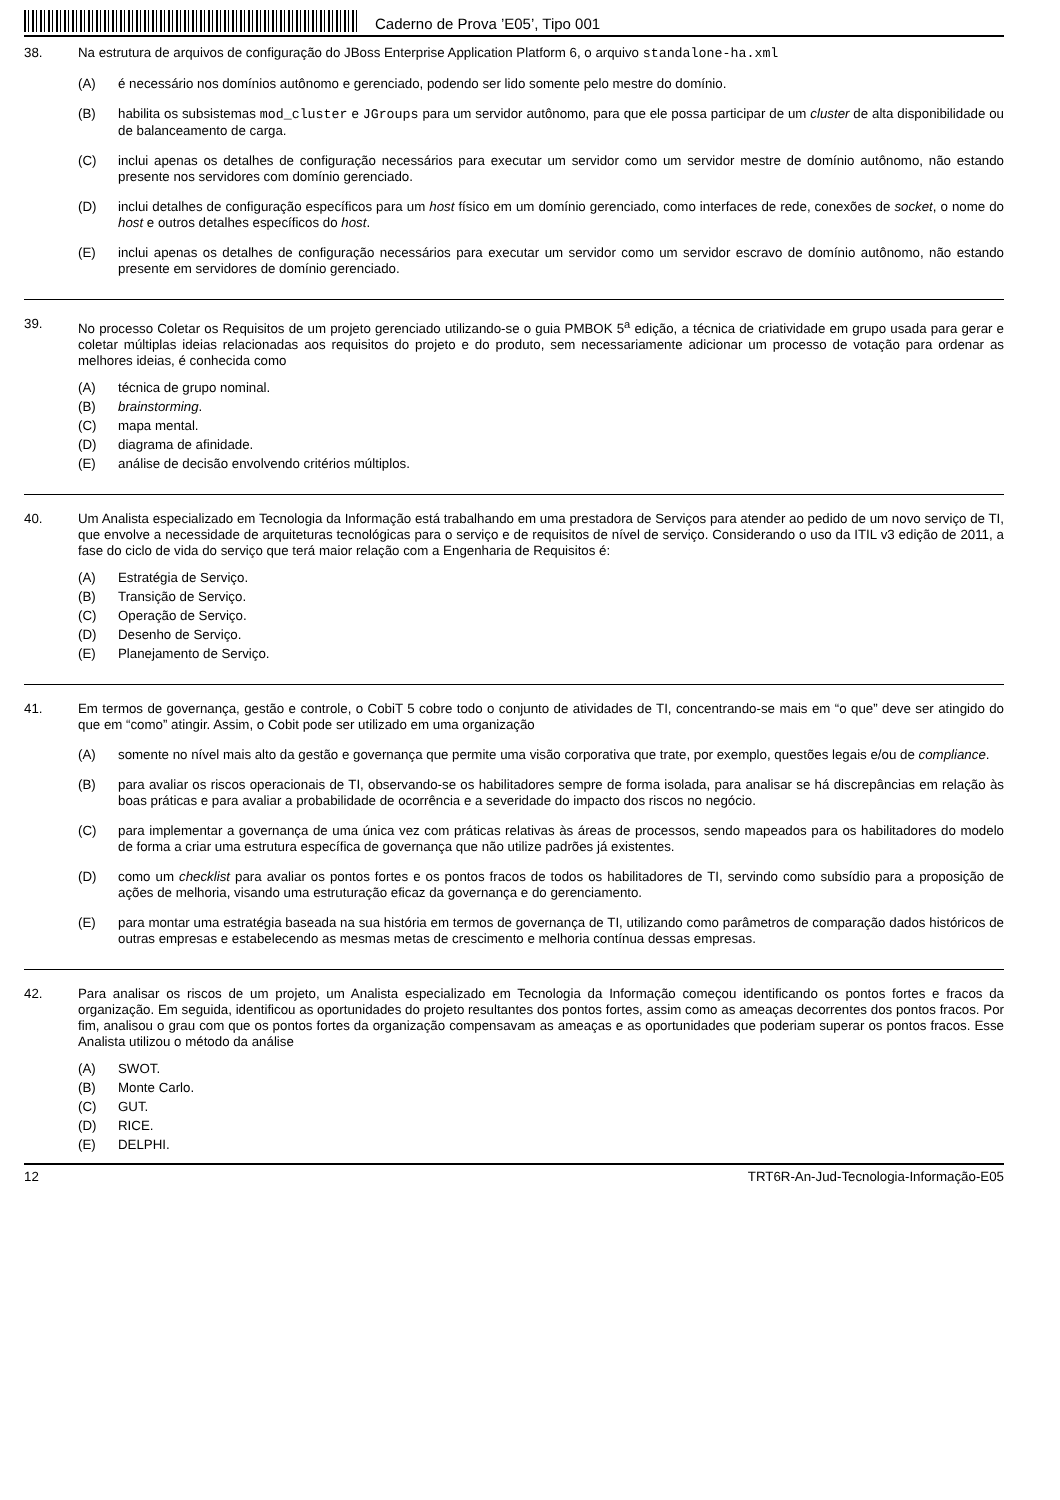Caderno de Prova ’E05’, Tipo 001
38. Na estrutura de arquivos de configuração do JBoss Enterprise Application Platform 6, o arquivo standalone-ha.xml
(A) é necessário nos domínios autônomo e gerenciado, podendo ser lido somente pelo mestre do domínio.
(B) habilita os subsistemas mod_cluster e JGroups para um servidor autônomo, para que ele possa participar de um cluster de alta disponibilidade ou de balanceamento de carga.
(C) inclui apenas os detalhes de configuração necessários para executar um servidor como um servidor mestre de domínio autônomo, não estando presente nos servidores com domínio gerenciado.
(D) inclui detalhes de configuração específicos para um host físico em um domínio gerenciado, como interfaces de rede, conexões de socket, o nome do host e outros detalhes específicos do host.
(E) inclui apenas os detalhes de configuração necessários para executar um servidor como um servidor escravo de domínio autônomo, não estando presente em servidores de domínio gerenciado.
39. No processo Coletar os Requisitos de um projeto gerenciado utilizando-se o guia PMBOK 5<sup>a</sup> edição, a técnica de criatividade em grupo usada para gerar e coletar múltiplas ideias relacionadas aos requisitos do projeto e do produto, sem necessariamente adicionar um processo de votação para ordenar as melhores ideias, é conhecida como
(A) técnica de grupo nominal.
(B) brainstorming.
(C) mapa mental.
(D) diagrama de afinidade.
(E) análise de decisão envolvendo critérios múltiplos.
40. Um Analista especializado em Tecnologia da Informação está trabalhando em uma prestadora de Serviços para atender ao pedido de um novo serviço de TI, que envolve a necessidade de arquiteturas tecnológicas para o serviço e de requisitos de nível de serviço. Considerando o uso da ITIL v3 edição de 2011, a fase do ciclo de vida do serviço que terá maior relação com a Engenharia de Requisitos é:
(A) Estratégia de Serviço.
(B) Transição de Serviço.
(C) Operação de Serviço.
(D) Desenho de Serviço.
(E) Planejamento de Serviço.
41. Em termos de governança, gestão e controle, o CobiT 5 cobre todo o conjunto de atividades de TI, concentrando-se mais em “o que” deve ser atingido do que em “como” atingir. Assim, o Cobit pode ser utilizado em uma organização
(A) somente no nível mais alto da gestão e governança que permite uma visão corporativa que trate, por exemplo, questões legais e/ou de compliance.
(B) para avaliar os riscos operacionais de TI, observando-se os habilitadores sempre de forma isolada, para analisar se há discrepâncias em relação às boas práticas e para avaliar a probabilidade de ocorrência e a severidade do impacto dos riscos no negócio.
(C) para implementar a governança de uma única vez com práticas relativas às áreas de processos, sendo mapeados para os habilitadores do modelo de forma a criar uma estrutura específica de governança que não utilize padrões já existentes.
(D) como um checklist para avaliar os pontos fortes e os pontos fracos de todos os habilitadores de TI, servindo como subsídio para a proposição de ações de melhoria, visando uma estruturação eficaz da governança e do gerenciamento.
(E) para montar uma estratégia baseada na sua história em termos de governança de TI, utilizando como parâmetros de comparação dados históricos de outras empresas e estabelecendo as mesmas metas de crescimento e melhoria contínua dessas empresas.
42. Para analisar os riscos de um projeto, um Analista especializado em Tecnologia da Informação começou identificando os pontos fortes e fracos da organização. Em seguida, identificou as oportunidades do projeto resultantes dos pontos fortes, assim como as ameaças decorrentes dos pontos fracos. Por fim, analisou o grau com que os pontos fortes da organização compensavam as ameaças e as oportunidades que poderiam superar os pontos fracos. Esse Analista utilizou o método da análise
(A) SWOT.
(B) Monte Carlo.
(C) GUT.
(D) RICE.
(E) DELPHI.
12 TRT6R-An-Jud-Tecnologia-Informação-E05